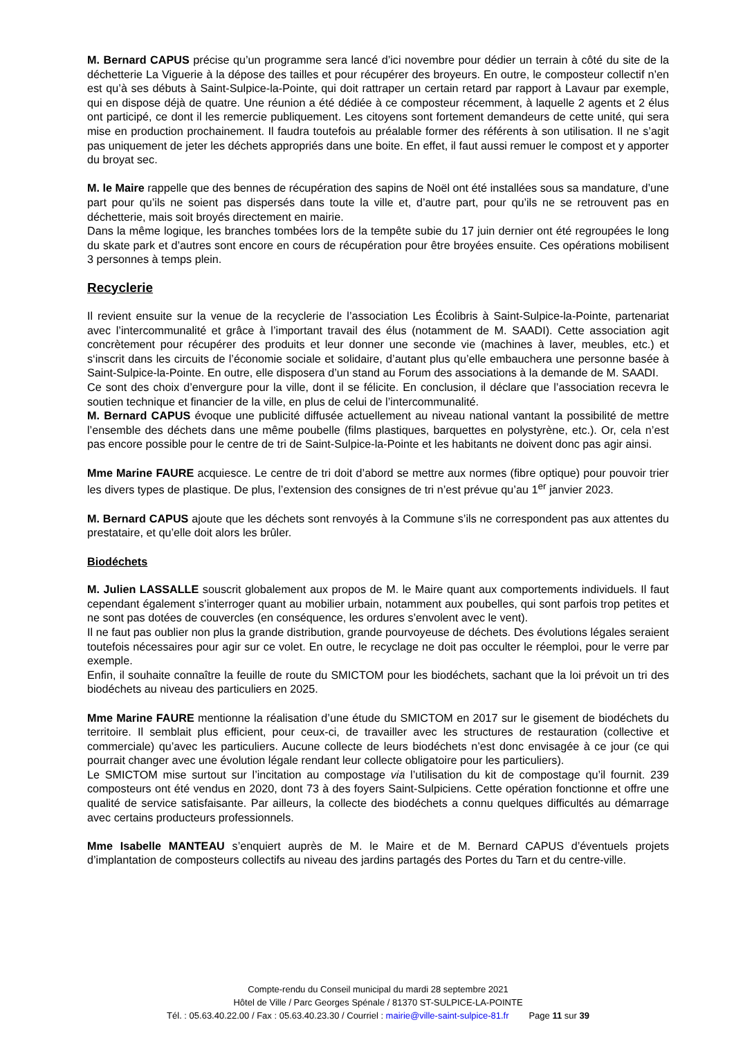M. Bernard CAPUS précise qu’un programme sera lancé d’ici novembre pour dédier un terrain à côté du site de la déchetterie La Viguerie à la dépose des tailles et pour récupérer des broyeurs. En outre, le composteur collectif n’en est qu’à ses débuts à Saint-Sulpice-la-Pointe, qui doit rattraper un certain retard par rapport à Lavaur par exemple, qui en dispose déjà de quatre. Une réunion a été dédiée à ce composteur récemment, à laquelle 2 agents et 2 élus ont participé, ce dont il les remercie publiquement. Les citoyens sont fortement demandeurs de cette unité, qui sera mise en production prochainement. Il faudra toutefois au préalable former des référents à son utilisation. Il ne s’agit pas uniquement de jeter les déchets appropriés dans une boite. En effet, il faut aussi remuer le compost et y apporter du broyat sec.
M. le Maire rappelle que des bennes de récupération des sapins de Noël ont été installées sous sa mandature, d’une part pour qu’ils ne soient pas dispersés dans toute la ville et, d’autre part, pour qu’ils ne se retrouvent pas en déchetterie, mais soit broyés directement en mairie.
Dans la même logique, les branches tombées lors de la tempête subie du 17 juin dernier ont été regroupées le long du skate park et d’autres sont encore en cours de récupération pour être broyées ensuite. Ces opérations mobilisent 3 personnes à temps plein.
Recyclerie
Il revient ensuite sur la venue de la recyclerie de l’association Les Écolibris à Saint-Sulpice-la-Pointe, partenariat avec l’intercommunalité et grâce à l’important travail des élus (notamment de M. SAADI). Cette association agit concrètement pour récupérer des produits et leur donner une seconde vie (machines à laver, meubles, etc.) et s‘inscrit dans les circuits de l’économie sociale et solidaire, d’autant plus qu’elle embauchera une personne basée à Saint-Sulpice-la-Pointe. En outre, elle disposera d’un stand au Forum des associations à la demande de M. SAADI.
Ce sont des choix d’envergure pour la ville, dont il se félicite. En conclusion, il déclare que l’association recevra le soutien technique et financier de la ville, en plus de celui de l’intercommunalité.
M. Bernard CAPUS évoque une publicité diffusée actuellement au niveau national vantant la possibilité de mettre l’ensemble des déchets dans une même poubelle (films plastiques, barquettes en polystyrène, etc.). Or, cela n’est pas encore possible pour le centre de tri de Saint-Sulpice-la-Pointe et les habitants ne doivent donc pas agir ainsi.
Mme Marine FAURE acquiesce. Le centre de tri doit d’abord se mettre aux normes (fibre optique) pour pouvoir trier les divers types de plastique. De plus, l’extension des consignes de tri n’est prévue qu’au 1<sup>er</sup> janvier 2023.
M. Bernard CAPUS ajoute que les déchets sont renvoyés à la Commune s’ils ne correspondent pas aux attentes du prestataire, et qu’elle doit alors les brûler.
Biodéchets
M. Julien LASSALLE souscrit globalement aux propos de M. le Maire quant aux comportements individuels. Il faut cependant également s’interroger quant au mobilier urbain, notamment aux poubelles, qui sont parfois trop petites et ne sont pas dotées de couvercles (en conséquence, les ordures s’envolent avec le vent).
Il ne faut pas oublier non plus la grande distribution, grande pourvoyeuse de déchets. Des évolutions légales seraient toutefois nécessaires pour agir sur ce volet. En outre, le recyclage ne doit pas occulter le réemploi, pour le verre par exemple.
Enfin, il souhaite connaître la feuille de route du SMICTOM pour les biodéchets, sachant que la loi prévoit un tri des biodéchets au niveau des particuliers en 2025.
Mme Marine FAURE mentionne la réalisation d’une étude du SMICTOM en 2017 sur le gisement de biodéchets du territoire. Il semblait plus efficient, pour ceux-ci, de travailler avec les structures de restauration (collective et commerciale) qu’avec les particuliers. Aucune collecte de leurs biodéchets n’est donc envisagée à ce jour (ce qui pourrait changer avec une évolution légale rendant leur collecte obligatoire pour les particuliers).
Le SMICTOM mise surtout sur l’incitation au compostage via l’utilisation du kit de compostage qu’il fournit. 239 composteurs ont été vendus en 2020, dont 73 à des foyers Saint-Sulpiciens. Cette opération fonctionne et offre une qualité de service satisfaisante. Par ailleurs, la collecte des biodéchets a connu quelques difficultés au démarrage avec certains producteurs professionnels.
Mme Isabelle MANTEAU s’enquiert auprès de M. le Maire et de M. Bernard CAPUS d’éventuels projets d’implantation de composteurs collectifs au niveau des jardins partagés des Portes du Tarn et du centre-ville.
Compte-rendu du Conseil municipal du mardi 28 septembre 2021
Hôtel de Ville / Parc Georges Spénale / 81370 ST-SULPICE-LA-POINTE
Tél. : 05.63.40.22.00 / Fax : 05.63.40.23.30 / Courriel : mairie@ville-saint-sulpice-81.fr Page 11 sur 39